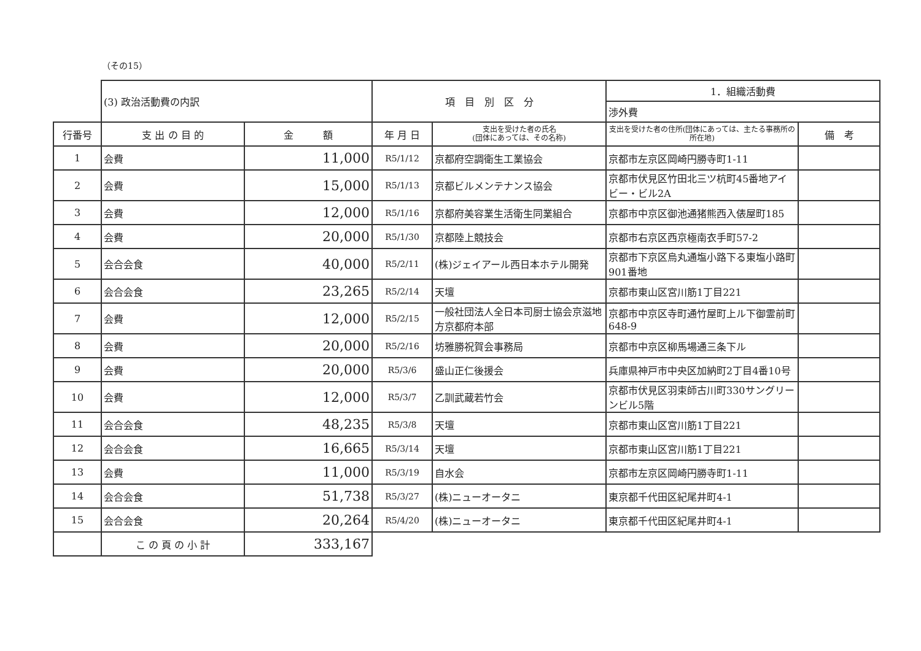（その15）
| | (3) 政治活動費の内訳 | | 項 目 別 区 分 | | 1．組織活動費 | |
| | | | | | 渉外費 | |
| 行番号 | 支 出 の 目 的 | 金 額 | 年 月 日 | 支出を受けた者の氏名 (団体にあっては、その名称) | 支出を受けた者の住所(団体にあっては、主たる事務所の所在地) | 備 考 |
| 1 | 会費 | 11,000 | R5/1/12 | 京都府空調衛生工業協会 | 京都市左京区岡崎円勝寺町1-11 | |
| 2 | 会費 | 15,000 | R5/1/13 | 京都ビルメンテナンス協会 | 京都市伏見区竹田北三ツ杭町45番地アイビー・ビル2A | |
| 3 | 会費 | 12,000 | R5/1/16 | 京都府美容業生活衛生同業組合 | 京都市中京区御池通猪熊西入俵屋町185 | |
| 4 | 会費 | 20,000 | R5/1/30 | 京都陸上競技会 | 京都市右京区西京極南衣手町57-2 | |
| 5 | 会合会食 | 40,000 | R5/2/11 | (株)ジェイアール西日本ホテル開発 | 京都市下京区烏丸通塩小路下る東塩小路町901番地 | |
| 6 | 会合会食 | 23,265 | R5/2/14 | 天壇 | 京都市東山区宮川筋1丁目221 | |
| 7 | 会費 | 12,000 | R5/2/15 | 一般社団法人全日本司厨士協会京滋地方京都府本部 | 京都市中京区寺町通竹屋町上ル下御霊前町648-9 | |
| 8 | 会費 | 20,000 | R5/2/16 | 坊雅勝祝賀会事務局 | 京都市中京区柳馬場通三条下ル | |
| 9 | 会費 | 20,000 | R5/3/6 | 盛山正仁後援会 | 兵庫県神戸市中央区加納町2丁目4番10号 | |
| 10 | 会費 | 12,000 | R5/3/7 | 乙訓武蔵若竹会 | 京都市伏見区羽束師古川町330サングリーンビル5階 | |
| 11 | 会合会食 | 48,235 | R5/3/8 | 天壇 | 京都市東山区宮川筋1丁目221 | |
| 12 | 会合会食 | 16,665 | R5/3/14 | 天壇 | 京都市東山区宮川筋1丁目221 | |
| 13 | 会費 | 11,000 | R5/3/19 | 自水会 | 京都市左京区岡崎円勝寺町1-11 | |
| 14 | 会合会食 | 51,738 | R5/3/27 | (株)ニューオータニ | 東京都千代田区紀尾井町4-1 | |
| 15 | 会合会食 | 20,264 | R5/4/20 | (株)ニューオータニ | 東京都千代田区紀尾井町4-1 | |
| | こ の 頁 の 小 計 | 333,167 | | | | |